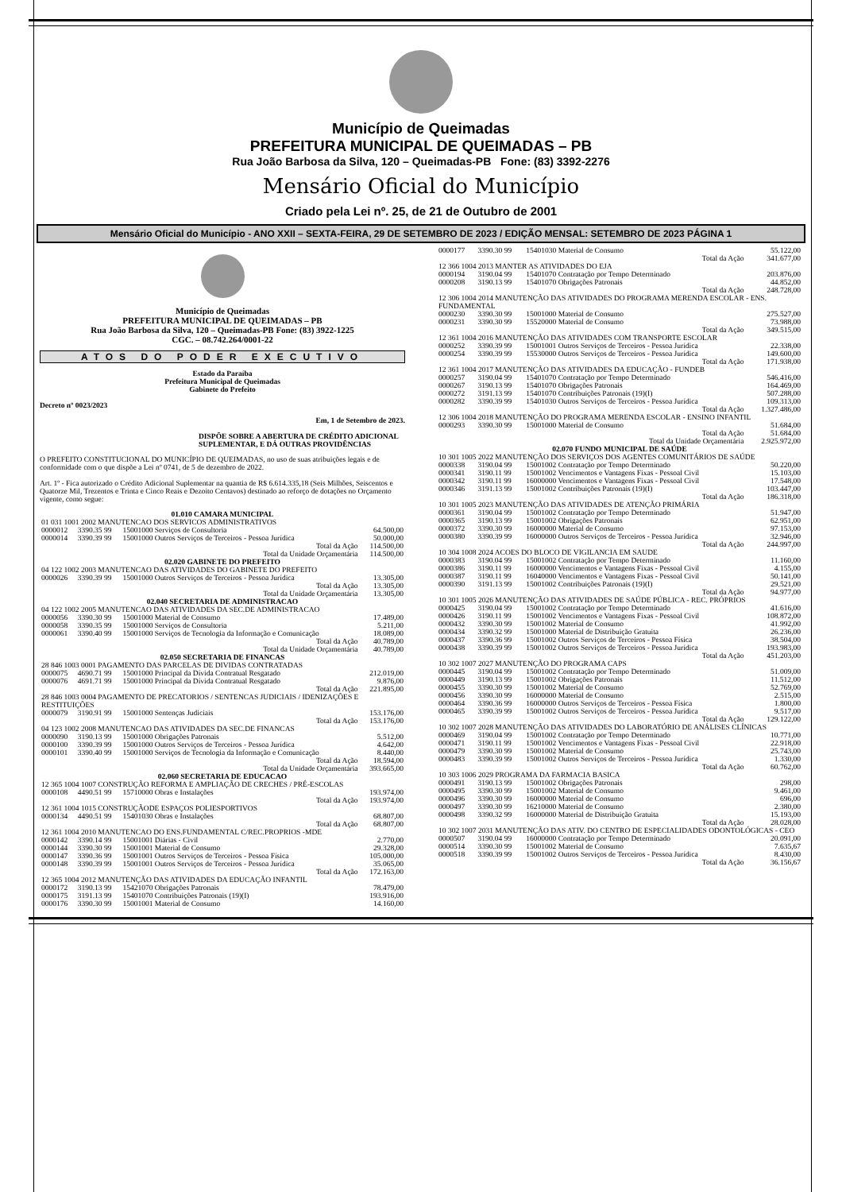Município de Queimadas
PREFEITURA MUNICIPAL DE QUEIMADAS – PB
Rua João Barbosa da Silva, 120 – Queimadas-PB Fone: (83) 3392-2276
Mensário Oficial do Município
Criado pela Lei nº. 25, de 21 de Outubro de 2001
Mensário Oficial do Município - ANO XXII – SEXTA-FEIRA, 29 DE SETEMBRO DE 2023 / EDIÇÃO MENSAL: SETEMBRO DE 2023 PÁGINA 1
Município de Queimadas
PREFEITURA MUNICIPAL DE QUEIMADAS – PB
Rua João Barbosa da Silva, 120 – Queimadas-PB Fone: (83) 3922-1225
CGC. – 08.742.264/0001-22
ATOS DO PODER EXECUTIVO
Estado da Paraíba
Prefeitura Municipal de Queimadas
Gabinete do Prefeito
Decreto nº 0023/2023
Em, 1 de Setembro de 2023.
DISPÕE SOBRE A ABERTURA DE CRÉDITO ADICIONAL SUPLEMENTAR, E DÁ OUTRAS PROVIDÊNCIAS
O PREFEITO CONSTITUCIONAL DO MUNICÍPIO DE QUEIMADAS, no uso de suas atribuições legais e de conformidade com o que dispõe a Lei nº 0741, de 5 de dezembro de 2022.
Art. 1º - Fica autorizado o Crédito Adicional Suplementar na quantia de R$ 6.614.335,18 (Seis Milhões, Seiscentos e Quatorze Mil, Trezentos e Trinta e Cinco Reais e Dezoito Centavos) destinado ao reforço de dotações no Orçamento vigente, como segue:
| 01.010 CAMARA MUNICIPAL | | | |
| 01 031 1001 2002 MANUTENCAO DOS SERVICOS ADMINISTRATIVOS | | | |
| 0000012 | 3390.35 99 | 15001000 Serviços de Consultoria | 64.500,00 |
| 0000014 | 3390.39 99 | 15001000 Outros Serviços de Terceiros - Pessoa Jurídica | 50.000,00 |
| Total da Ação | | | 114.500,00 |
| Total da Unidade Orçamentária | | | 114.500,00 |
| 02.020 GABINETE DO PREFEITO | | | |
| 04 122 1002 2003 MANUTENCAO DAS ATIVIDADES DO GABINETE DO PREFEITO | | | |
| 0000026 | 3390.39 99 | 15001000 Outros Serviços de Terceiros - Pessoa Jurídica | 13.305,00 |
| Total da Ação | | | 13.305,00 |
| Total da Unidade Orçamentária | | | 13.305,00 |
| 02.040 SECRETARIA DE ADMINISTRACAO | | | |
| 04 122 1002 2005 MANUTENCAO DAS ATIVIDADES DA SEC.DE ADMINISTRACAO | | | |
| 0000056 | 3390.30 99 | 15001000 Material de Consumo | 17.489,00 |
| 0000058 | 3390.35 99 | 15001000 Serviços de Consultoria | 5.211,00 |
| 0000061 | 3390.40 99 | 15001000 Serviços de Tecnologia da Informação e Comunicação | 18.089,00 |
| Total da Ação | | | 40.789,00 |
| Total da Unidade Orçamentária | | | 40.789,00 |
| 02.050 SECRETARIA DE FINANCAS | | | |
| 28 846 1003 0001 PAGAMENTO DAS PARCELAS DE DIVIDAS CONTRATADAS | | | |
| 0000075 | 4690.71 99 | 15001000 Principal da Dívida Contratual Resgatado | 212.019,00 |
| 0000076 | 4691.71 99 | 15001000 Principal da Dívida Contratual Resgatado | 9.876,00 |
| Total da Ação | | | 221.895,00 |
| 28 846 1003 0004 PAGAMENTO DE PRECATORIOS / SENTENCAS JUDICIAIS / IDENIZAÇÕES E RESTITUIÇÕES | | | |
| 0000079 | 3190.91 99 | 15001000 Sentenças Judiciais | 153.176,00 |
| Total da Ação | | | 153.176,00 |
| 04 123 1002 2008 MANUTENCAO DAS ATIVIDADES DA SEC.DE FINANCAS | | | |
| 0000090 | 3190.13 99 | 15001000 Obrigações Patronais | 5.512,00 |
| 0000100 | 3390.39 99 | 15001000 Outros Serviços de Terceiros - Pessoa Jurídica | 4.642,00 |
| 0000101 | 3390.40 99 | 15001000 Serviços de Tecnologia da Informação e Comunicação | 8.440,00 |
| Total da Ação | | | 18.594,00 |
| Total da Unidade Orçamentária | | | 393.665,00 |
| 02.060 SECRETARIA DE EDUCACAO | | | |
| 12 365 1004 1007 CONSTRUÇÃO REFORMA E AMPLIAÇÃO DE CRECHES / PRÉ-ESCOLAS | | | |
| 0000108 | 4490.51 99 | 15710000 Obras e Instalações | 193.974,00 |
| Total da Ação | | | 193.974,00 |
| 12 361 1004 1015 CONSTRUÇÃODE ESPAÇOS POLIESPORTIVOS | | | |
| 0000134 | 4490.51 99 | 15401030 Obras e Instalações | 68.807,00 |
| Total da Ação | | | 68.807,00 |
| 12 361 1004 2010 MANUTENCAO DO ENS.FUNDAMENTAL C/REC.PROPRIOS -MDE | | | |
| 0000142 | 3390.14 99 | 15001001 Diárias - Civil | 2.770,00 |
| 0000144 | 3390.30 99 | 15001001 Material de Consumo | 29.328,00 |
| 0000147 | 3390.36 99 | 15001001 Outros Serviços de Terceiros - Pessoa Física | 105.000,00 |
| 0000148 | 3390.39 99 | 15001001 Outros Serviços de Terceiros - Pessoa Jurídica | 35.065,00 |
| Total da Ação | | | 172.163,00 |
| 12 365 1004 2012 MANUTENÇÃO DAS ATIVIDADES DA EDUCAÇÃO INFANTIL | | | |
| 0000172 | 3190.13 99 | 15421070 Obrigações Patronais | 78.479,00 |
| 0000175 | 3191.13 99 | 15401070 Contribuições Patronais (19)(I) | 193.916,00 |
| 0000176 | 3390.30 99 | 15001001 Material de Consumo | 14.160,00 |
| 0000177 | 3390.30 99 | 15401030 Material de Consumo | 55.122,00 |
| Total da Ação | | | 341.677,00 |
| 12 366 1004 2013 MANTER AS ATIVIDADES DO EJA | | | |
| 0000194 | 3190.04 99 | 15401070 Contratação por Tempo Determinado | 203.876,00 |
| 0000208 | 3190.13 99 | 15401070 Obrigações Patronais | 44.852,00 |
| Total da Ação | | | 248.728,00 |
| 12 306 1004 2014 MANUTENÇÃO DAS ATIVIDADES DO PROGRAMA MERENDA ESCOLAR - ENS. FUNDAMENTAL | | | |
| 0000230 | 3390.30 99 | 15001000 Material de Consumo | 275.527,00 |
| 0000231 | 3390.30 99 | 15520000 Material de Consumo | 73.988,00 |
| Total da Ação | | | 349.515,00 |
| 12 361 1004 2016 MANUTENÇÃO DAS ATIVIDADES COM TRANSPORTE ESCOLAR | | | |
| 0000252 | 3390.39 99 | 15001001 Outros Serviços de Terceiros - Pessoa Jurídica | 22.338,00 |
| 0000254 | 3390.39 99 | 15530000 Outros Serviços de Terceiros - Pessoa Jurídica | 149.600,00 |
| Total da Ação | | | 171.938,00 |
| 12 361 1004 2017 MANUTENÇÃO DAS ATIVIDADES DA EDUCAÇÃO - FUNDEB | | | |
| 0000257 | 3190.04 99 | 15401070 Contratação por Tempo Determinado | 546.416,00 |
| 0000267 | 3190.13 99 | 15401070 Obrigações Patronais | 164.469,00 |
| 0000272 | 3191.13 99 | 15401070 Contribuições Patronais (19)(I) | 507.288,00 |
| 0000282 | 3390.39 99 | 15401030 Outros Serviços de Terceiros - Pessoa Jurídica | 109.313,00 |
| Total da Ação | | | 1.327.486,00 |
| 12 306 1004 2018 MANUTENÇÃO DO PROGRAMA MERENDA ESCOLAR - ENSINO INFANTIL | | | |
| 0000293 | 3390.30 99 | 15001000 Material de Consumo | 51.684,00 |
| Total da Ação | | | 51.684,00 |
| Total da Unidade Orçamentária | | | 2.925.972,00 |
| 02.070 FUNDO MUNICIPAL DE SAÚDE | | | |
| 10 301 1005 2022 MANUTENÇÃO DOS SERVIÇOS DOS AGENTES COMUNITÁRIOS DE SAÚDE | | | |
| 0000338 | 3190.04 99 | 15001002 Contratação por Tempo Determinado | 50.220,00 |
| 0000341 | 3190.11 99 | 15001002 Vencimentos e Vantagens Fixas - Pessoal Civil | 15.103,00 |
| 0000342 | 3190.11 99 | 16000000 Vencimentos e Vantagens Fixas - Pessoal Civil | 17.548,00 |
| 0000346 | 3191.13 99 | 15001002 Contribuições Patronais (19)(I) | 103.447,00 |
| Total da Ação | | | 186.318,00 |
| 10 301 1005 2023 MANUTENÇÃO DAS ATIVIDADES DE ATENÇÃO PRIMÁRIA | | | |
| 0000361 | 3190.04 99 | 15001002 Contratação por Tempo Determinado | 51.947,00 |
| 0000365 | 3190.13 99 | 15001002 Obrigações Patronais | 62.951,00 |
| 0000372 | 3390.30 99 | 16000000 Material de Consumo | 97.153,00 |
| 0000380 | 3390.39 99 | 16000000 Outros Serviços de Terceiros - Pessoa Jurídica | 32.946,00 |
| Total da Ação | | | 244.997,00 |
| 10 304 1008 2024 ACOES DO BLOCO DE VIGILANCIA EM SAUDE | | | |
| 0000383 | 3190.04 99 | 15001002 Contratação por Tempo Determinado | 11.160,00 |
| 0000386 | 3190.11 99 | 16000000 Vencimentos e Vantagens Fixas - Pessoal Civil | 4.155,00 |
| 0000387 | 3190.11 99 | 16040000 Vencimentos e Vantagens Fixas - Pessoal Civil | 50.141,00 |
| 0000390 | 3191.13 99 | 15001002 Contribuições Patronais (19)(I) | 29.521,00 |
| Total da Ação | | | 94.977,00 |
| 10 301 1005 2026 MANUTENÇÃO DAS ATIVIDADES DE SAÚDE PÚBLICA - REC. PRÓPRIOS | | | |
| 0000425 | 3190.04 99 | 15001002 Contratação por Tempo Determinado | 41.616,00 |
| 0000426 | 3190.11 99 | 15001002 Vencimentos e Vantagens Fixas - Pessoal Civil | 108.872,00 |
| 0000432 | 3390.30 99 | 15001002 Material de Consumo | 41.992,00 |
| 0000434 | 3390.32 99 | 15001000 Material de Distribuição Gratuita | 26.236,00 |
| 0000437 | 3390.36 99 | 15001002 Outros Serviços de Terceiros - Pessoa Física | 38.504,00 |
| 0000438 | 3390.39 99 | 15001002 Outros Serviços de Terceiros - Pessoa Jurídica | 193.983,00 |
| Total da Ação | | | 451.203,00 |
| 10 302 1007 2027 MANUTENÇÃO DO PROGRAMA CAPS | | | |
| 0000445 | 3190.04 99 | 15001002 Contratação por Tempo Determinado | 51.009,00 |
| 0000449 | 3190.13 99 | 15001002 Obrigações Patronais | 11.512,00 |
| 0000455 | 3390.30 99 | 15001002 Material de Consumo | 52.769,00 |
| 0000456 | 3390.30 99 | 16000000 Material de Consumo | 2.515,00 |
| 0000464 | 3390.36 99 | 16000000 Outros Serviços de Terceiros - Pessoa Física | 1.800,00 |
| 0000465 | 3390.39 99 | 15001002 Outros Serviços de Terceiros - Pessoa Jurídica | 9.517,00 |
| Total da Ação | | | 129.122,00 |
| 10 302 1007 2028 MANUTENÇÃO DAS ATIVIDADES DO LABORATÓRIO DE ANÁLISES CLÍNICAS | | | |
| 0000469 | 3190.04 99 | 15001002 Contratação por Tempo Determinado | 10.771,00 |
| 0000471 | 3190.11 99 | 15001002 Vencimentos e Vantagens Fixas - Pessoal Civil | 22.918,00 |
| 0000479 | 3390.30 99 | 15001002 Material de Consumo | 25.743,00 |
| 0000483 | 3390.39 99 | 15001002 Outros Serviços de Terceiros - Pessoa Jurídica | 1.330,00 |
| Total da Ação | | | 60.762,00 |
| 10 303 1006 2029 PROGRAMA DA FARMACIA BASICA | | | |
| 0000491 | 3190.13 99 | 15001002 Obrigações Patronais | 298,00 |
| 0000495 | 3390.30 99 | 15001002 Material de Consumo | 9.461,00 |
| 0000496 | 3390.30 99 | 16000000 Material de Consumo | 696,00 |
| 0000497 | 3390.30 99 | 16210000 Material de Consumo | 2.380,00 |
| 0000498 | 3390.32 99 | 16000000 Material de Distribuição Gratuita | 15.193,00 |
| Total da Ação | | | 28.028,00 |
| 10 302 1007 2031 MANUTENÇÃO DAS ATIV. DO CENTRO DE ESPECIALIDADES ODONTOLÓGICAS - CEO | | | |
| 0000507 | 3190.04 99 | 16000000 Contratação por Tempo Determinado | 20.091,00 |
| 0000514 | 3390.30 99 | 15001002 Material de Consumo | 7.635,67 |
| 0000518 | 3390.39 99 | 15001002 Outros Serviços de Terceiros - Pessoa Jurídica | 8.430,00 |
| Total da Ação | | | 36.156,67 |